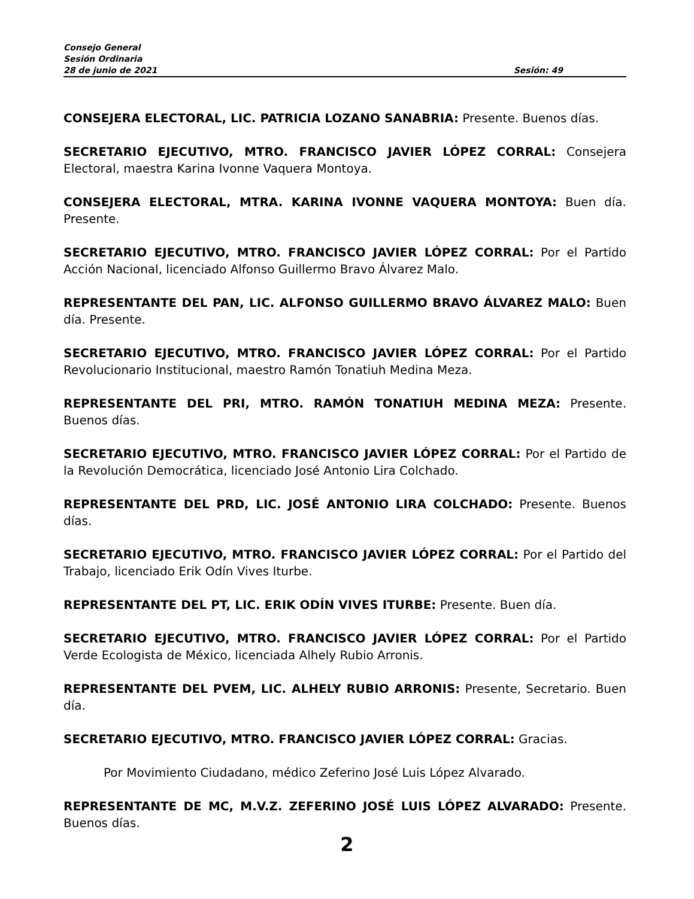Consejo General
Sesión Ordinaria
28 de junio de 2021 Sesión: 49
CONSEJERA ELECTORAL, LIC. PATRICIA LOZANO SANABRIA: Presente. Buenos días.
SECRETARIO EJECUTIVO, MTRO. FRANCISCO JAVIER LÓPEZ CORRAL: Consejera Electoral, maestra Karina Ivonne Vaquera Montoya.
CONSEJERA ELECTORAL, MTRA. KARINA IVONNE VAQUERA MONTOYA: Buen día. Presente.
SECRETARIO EJECUTIVO, MTRO. FRANCISCO JAVIER LÓPEZ CORRAL: Por el Partido Acción Nacional, licenciado Alfonso Guillermo Bravo Álvarez Malo.
REPRESENTANTE DEL PAN, LIC. ALFONSO GUILLERMO BRAVO ÁLVAREZ MALO: Buen día. Presente.
SECRETARIO EJECUTIVO, MTRO. FRANCISCO JAVIER LÓPEZ CORRAL: Por el Partido Revolucionario Institucional, maestro Ramón Tonatiuh Medina Meza.
REPRESENTANTE DEL PRI, MTRO. RAMÓN TONATIUH MEDINA MEZA: Presente. Buenos días.
SECRETARIO EJECUTIVO, MTRO. FRANCISCO JAVIER LÓPEZ CORRAL: Por el Partido de la Revolución Democrática, licenciado José Antonio Lira Colchado.
REPRESENTANTE DEL PRD, LIC. JOSÉ ANTONIO LIRA COLCHADO: Presente. Buenos días.
SECRETARIO EJECUTIVO, MTRO. FRANCISCO JAVIER LÓPEZ CORRAL: Por el Partido del Trabajo, licenciado Erik Odín Vives Iturbe.
REPRESENTANTE DEL PT, LIC. ERIK ODÍN VIVES ITURBE: Presente. Buen día.
SECRETARIO EJECUTIVO, MTRO. FRANCISCO JAVIER LÓPEZ CORRAL: Por el Partido Verde Ecologista de México, licenciada Alhely Rubio Arronis.
REPRESENTANTE DEL PVEM, LIC. ALHELY RUBIO ARRONIS: Presente, Secretario. Buen día.
SECRETARIO EJECUTIVO, MTRO. FRANCISCO JAVIER LÓPEZ CORRAL: Gracias.
Por Movimiento Ciudadano, médico Zeferino José Luis López Alvarado.
REPRESENTANTE DE MC, M.V.Z. ZEFERINO JOSÉ LUIS LÓPEZ ALVARADO: Presente. Buenos días.
2